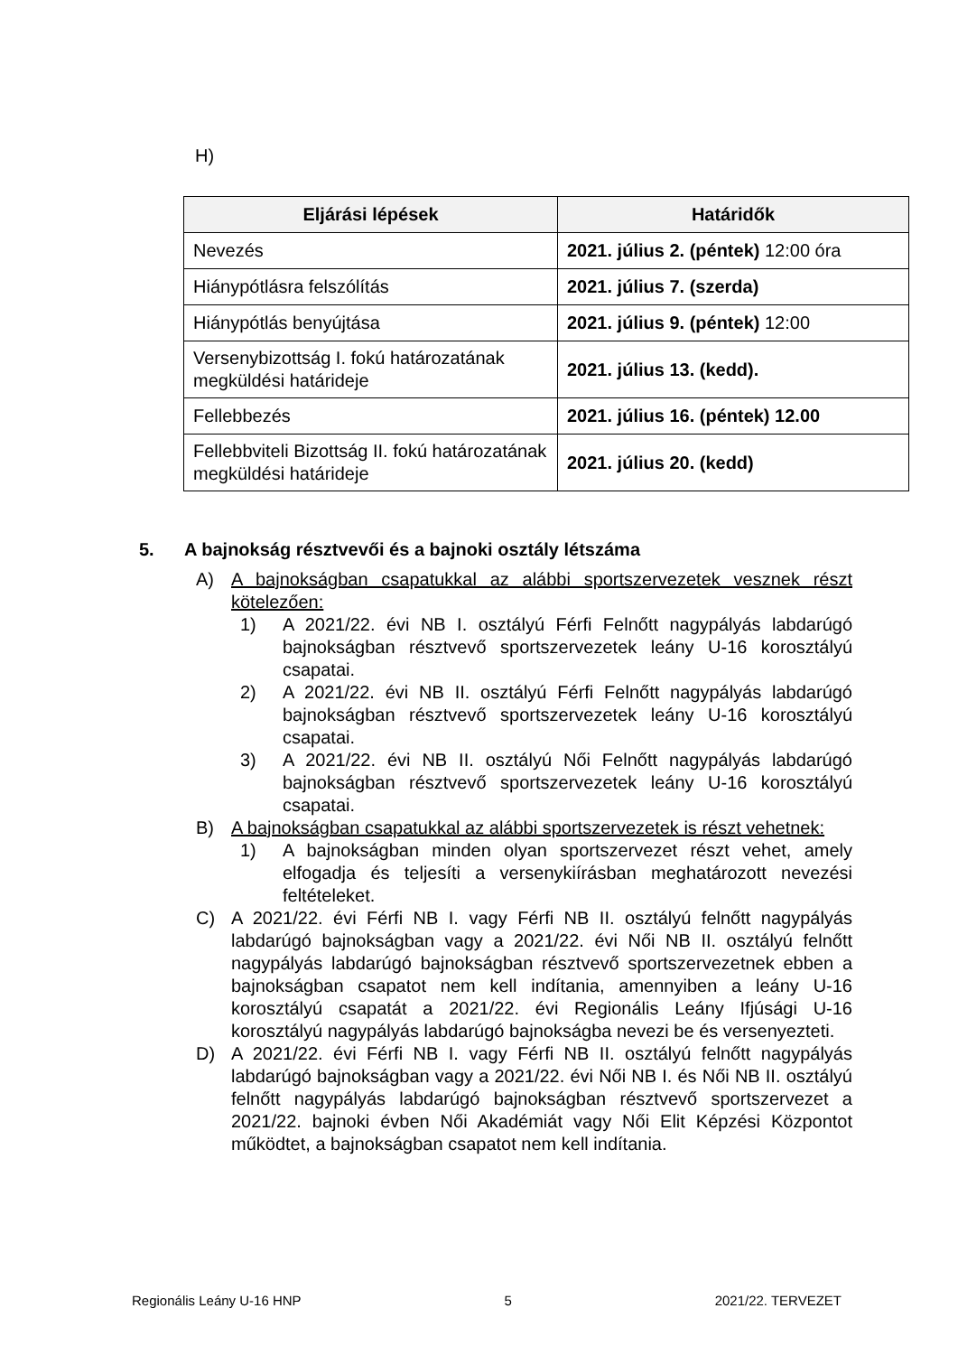H)
| Eljárási lépések | Határidők |
| --- | --- |
| Nevezés | 2021. július 2. (péntek) 12:00 óra |
| Hiánypótlásra felszólítás | 2021. július 7. (szerda) |
| Hiánypótlás benyújtása | 2021. július 9. (péntek) 12:00 |
| Versenybizottság I. fokú határozatának megküldési határideje | 2021. július 13. (kedd). |
| Fellebbezés | 2021. július 16. (péntek) 12.00 |
| Fellebbviteli Bizottság II. fokú határozatának megküldési határideje | 2021. július 20. (kedd) |
5. A bajnokság résztvevői és a bajnoki osztály létszáma
A) A bajnokságban csapatukkal az alábbi sportszervezetek vesznek részt kötelezően:
1) A 2021/22. évi NB I. osztályú Férfi Felnőtt nagypályás labdarúgó bajnokságban résztvevő sportszervezetek leány U-16 korosztályú csapatai.
2) A 2021/22. évi NB II. osztályú Férfi Felnőtt nagypályás labdarúgó bajnokságban résztvevő sportszervezetek leány U-16 korosztályú csapatai.
3) A 2021/22. évi NB II. osztályú Női Felnőtt nagypályás labdarúgó bajnokságban résztvevő sportszervezetek leány U-16 korosztályú csapatai.
B) A bajnokságban csapatukkal az alábbi sportszervezetek is részt vehetnek:
1) A bajnokságban minden olyan sportszervezet részt vehet, amely elfogadja és teljesíti a versenykiírásban meghatározott nevezési feltételeket.
C) A 2021/22. évi Férfi NB I. vagy Férfi NB II. osztályú felnőtt nagypályás labdarúgó bajnokságban vagy a 2021/22. évi Női NB II. osztályú felnőtt nagypályás labdarúgó bajnokságban résztvevő sportszervezetnek ebben a bajnokságban csapatot nem kell indítania, amennyiben a leány U-16 korosztályú csapatát a 2021/22. évi Regionális Leány Ifjúsági U-16 korosztályú nagypályás labdarúgó bajnokságba nevezi be és versenyezteti.
D) A 2021/22. évi Férfi NB I. vagy Férfi NB II. osztályú felnőtt nagypályás labdarúgó bajnokságban vagy a 2021/22. évi Női NB I. és Női NB II. osztályú felnőtt nagypályás labdarúgó bajnokságban résztvevő sportszervezet a 2021/22. bajnoki évben Női Akadémiát vagy Női Elit Képzési Központot működtet, a bajnokságban csapatot nem kell indítania.
Regionális Leány U-16 HNP 5 2021/22. TERVEZET